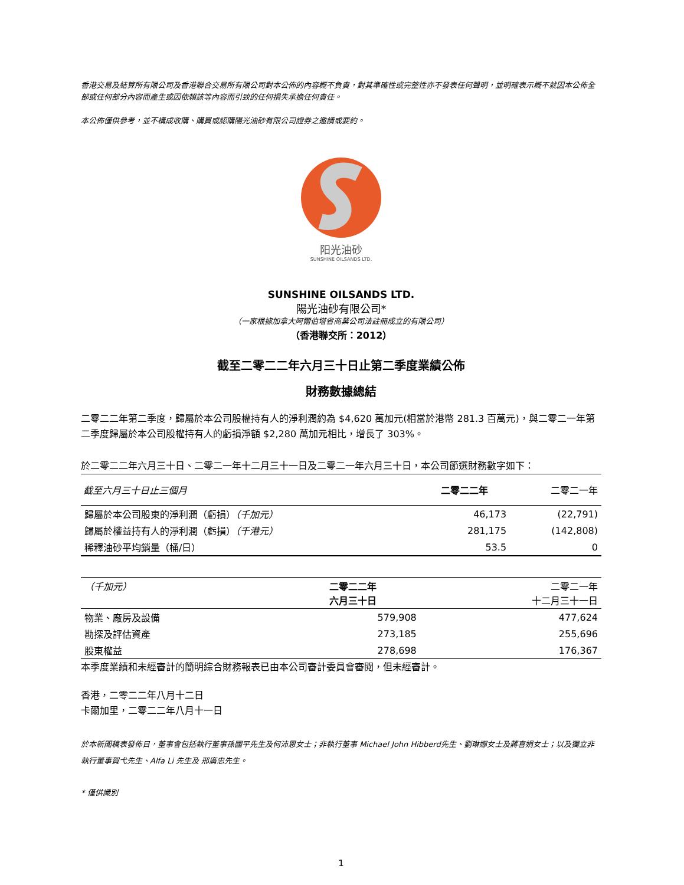香港交易及結算所有限公司及香港聯合交易所有限公司對本公佈的內容概不負責，對其準確性或完整性亦不發表任何聲明，並明確表示概不就因本公佈全部或任何部分內容而產生或因依賴該等內容而引致的任何損失承擔任何責任。
本公佈僅供參考，並不構成收購、購買或認購陽光油砂有限公司證券之邀請或要約。
阳光油砂
SUNSHINE OILSANDS LTD.
SUNSHINE OILSANDS LTD.
陽光油砂有限公司*
（一家根據加拿大阿爾伯塔省商業公司法註冊成立的有限公司）
（香港聯交所：2012）
截至二零二二年六月三十日止第二季度業績公佈
財務數據總結
二零二二年第二季度，歸屬於本公司股權持有人的淨利潤約為 $4,620 萬加元(相當於港幣 281.3 百萬元)，與二零二一年第二季度歸屬於本公司股權持有人的虧損淨額 $2,280 萬加元相比，增長了 303%。
於二零二二年六月三十日、二零二一年十二月三十一日及二零二一年六月三十日，本公司節選財務數字如下：
| 截至六月三十日止三個月 | 二零二二年 | 二零二一年 |
| --- | --- | --- |
| 歸屬於本公司股東的淨利潤（虧損） （千加元） | 46,173 | (22,791) |
| 歸屬於權益持有人的淨利潤（虧損） （千港元） | 281,175 | (142,808) |
| 稀釋油砂平均銷量（桶/日） | 53.5 | 0 |
| （千加元） | 二零二二年 六月三十日 | 二零二一年 十二月三十一日 |
| --- | --- | --- |
| 物業、廠房及設備 | 579,908 | 477,624 |
| 勘探及評估資產 | 273,185 | 255,696 |
| 股東權益 | 278,698 | 176,367 |
本季度業績和未經審計的簡明綜合財務報表已由本公司審計委員會審閱，但未經審計。
香港，二零二二年八月十二日
卡爾加里，二零二二年八月十一日
於本新聞稿表發佈日，董事會包括執行董事孫國平先生及何沛恩女士；非執行董事 Michael John Hibberd先生、劉琳娜女士及蔣喜娟女士；以及獨立非執行董事賀弋先生、Alfa Li 先生及 邢廣忠先生。
* 僅供識別
1